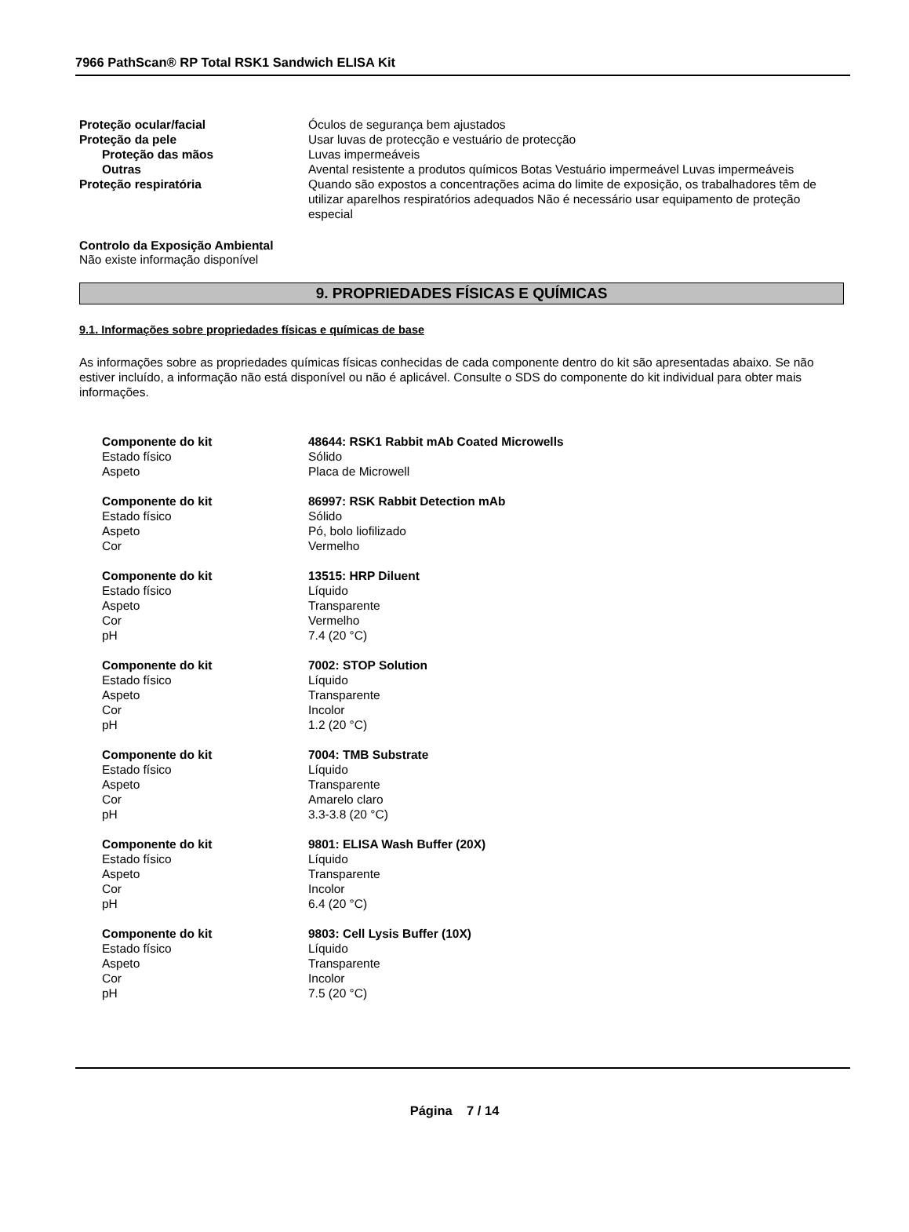7966 PathScan® RP Total RSK1 Sandwich ELISA Kit
Proteção ocular/facial Óculos de segurança bem ajustados
Proteção da pele Usar luvas de protecção e vestuário de protecção
Proteção das mãos Luvas impermeáveis
Outras Avental resistente a produtos químicos Botas Vestuário impermeável Luvas impermeáveis
Proteção respiratória Quando são expostos a concentrações acima do limite de exposição, os trabalhadores têm de utilizar aparelhos respiratórios adequados Não é necessário usar equipamento de proteção especial
Controlo da Exposição Ambiental
Não existe informação disponível
9. PROPRIEDADES FÍSICAS E QUÍMICAS
9.1. Informações sobre propriedades físicas e químicas de base
As informações sobre as propriedades químicas físicas conhecidas de cada componente dentro do kit são apresentadas abaixo. Se não estiver incluído, a informação não está disponível ou não é aplicável. Consulte o SDS do componente do kit individual para obter mais informações.
Componente do kit 48644: RSK1 Rabbit mAb Coated Microwells
Estado físico Sólido
Aspeto Placa de Microwell
Componente do kit 86997: RSK Rabbit Detection mAb
Estado físico Sólido
Aspeto Pó, bolo liofilizado
Cor Vermelho
Componente do kit 13515: HRP Diluent
Estado físico Líquido
Aspeto Transparente
Cor Vermelho
pH 7.4 (20 °C)
Componente do kit 7002: STOP Solution
Estado físico Líquido
Aspeto Transparente
Cor Incolor
pH 1.2 (20 °C)
Componente do kit 7004: TMB Substrate
Estado físico Líquido
Aspeto Transparente
Cor Amarelo claro
pH 3.3-3.8 (20 °C)
Componente do kit 9801: ELISA Wash Buffer (20X)
Estado físico Líquido
Aspeto Transparente
Cor Incolor
pH 6.4 (20 °C)
Componente do kit 9803: Cell Lysis Buffer (10X)
Estado físico Líquido
Aspeto Transparente
Cor Incolor
pH 7.5 (20 °C)
Página 7 / 14